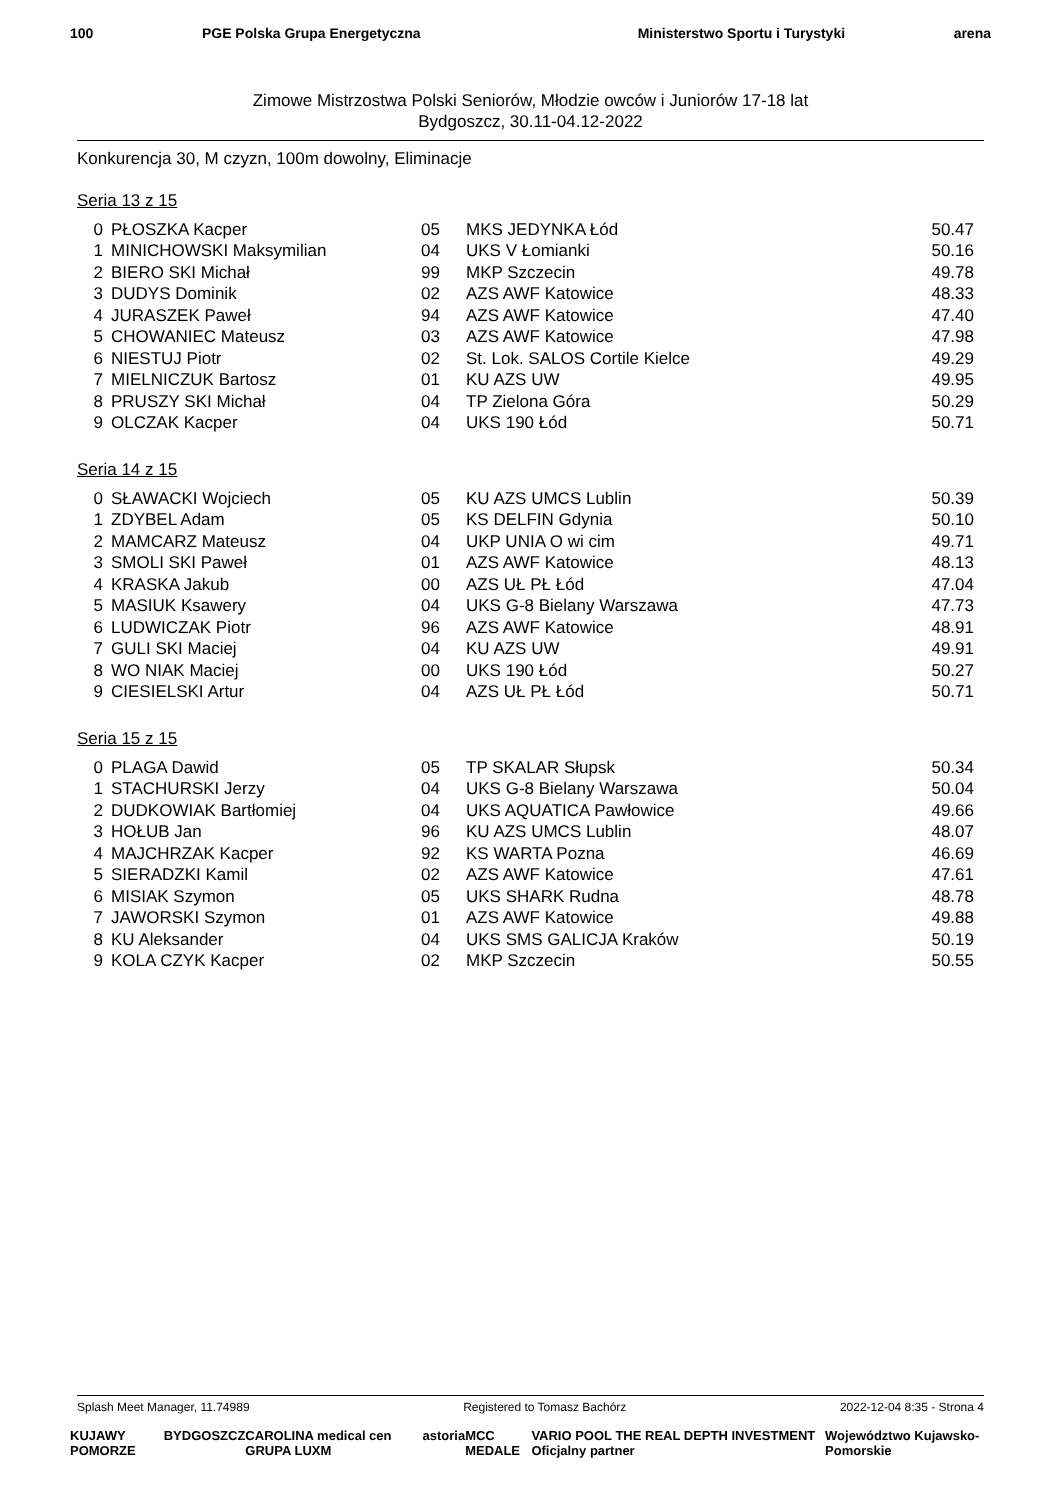100 PGE Polska Grupa Energetyczna
Ministerstwo Sportu i Turystyki
arena
Zimowe Mistrzostwa Polski Seniorów, Młodzie owców i Juniorów 17-18 lat
Bydgoszcz, 30.11-04.12-2022
Konkurencja 30, M czyzn, 100m dowolny, Eliminacje
Seria 13 z 15
| 0 | PŁOSZKA Kacper | 05 | MKS JEDYNKA Łód | 50.47 |
| 1 | MINICHOWSKI Maksymilian | 04 | UKS V Łomianki | 50.16 |
| 2 | BIERO SKI Michał | 99 | MKP Szczecin | 49.78 |
| 3 | DUDYS Dominik | 02 | AZS AWF Katowice | 48.33 |
| 4 | JURASZEK Paweł | 94 | AZS AWF Katowice | 47.40 |
| 5 | CHOWANIEC Mateusz | 03 | AZS AWF Katowice | 47.98 |
| 6 | NIESTUJ Piotr | 02 | St. Lok. SALOS Cortile Kielce | 49.29 |
| 7 | MIELNICZUK Bartosz | 01 | KU AZS UW | 49.95 |
| 8 | PRUSZY SKI Michał | 04 | TP Zielona Góra | 50.29 |
| 9 | OLCZAK Kacper | 04 | UKS 190 Łód | 50.71 |
Seria 14 z 15
| 0 | SŁAWACKI Wojciech | 05 | KU AZS UMCS Lublin | 50.39 |
| 1 | ZDYBEL Adam | 05 | KS DELFIN Gdynia | 50.10 |
| 2 | MAMCARZ Mateusz | 04 | UKP UNIA O wi cim | 49.71 |
| 3 | SMOLI SKI Paweł | 01 | AZS AWF Katowice | 48.13 |
| 4 | KRASKA Jakub | 00 | AZS UŁ PŁ Łód | 47.04 |
| 5 | MASIUK Ksawery | 04 | UKS G-8 Bielany Warszawa | 47.73 |
| 6 | LUDWICZAK Piotr | 96 | AZS AWF Katowice | 48.91 |
| 7 | GULI SKI Maciej | 04 | KU AZS UW | 49.91 |
| 8 | WO NIAK Maciej | 00 | UKS 190 Łód | 50.27 |
| 9 | CIESIELSKI Artur | 04 | AZS UŁ PŁ Łód | 50.71 |
Seria 15 z 15
| 0 | PLAGA Dawid | 05 | TP SKALAR Słupsk | 50.34 |
| 1 | STACHURSKI Jerzy | 04 | UKS G-8 Bielany Warszawa | 50.04 |
| 2 | DUDKOWIAK Bartłomiej | 04 | UKS AQUATICA Pawłowice | 49.66 |
| 3 | HOŁUB Jan | 96 | KU AZS UMCS Lublin | 48.07 |
| 4 | MAJCHRZAK Kacper | 92 | KS WARTA Pozna | 46.69 |
| 5 | SIERADZKI Kamil | 02 | AZS AWF Katowice | 47.61 |
| 6 | MISIAK Szymon | 05 | UKS SHARK Rudna | 48.78 |
| 7 | JAWORSKI Szymon | 01 | AZS AWF Katowice | 49.88 |
| 8 | KU Aleksander | 04 | UKS SMS GALICJA Kraków | 50.19 |
| 9 | KOLA CZYK Kacper | 02 | MKP Szczecin | 50.55 |
Splash Meet Manager, 11.74989 Registered to Tomasz Bachórz 2022-12-04 8:35 - Strona 4
KUJAWY POMORZE BYDGOSZCZ CAROLINA medical cen GRUPA LUXM astoria MCC MEDALE VARIO POOL THE REAL DEPTH INVESTMENT Oficjalny partner Województwo Kujawsko-Pomorskie